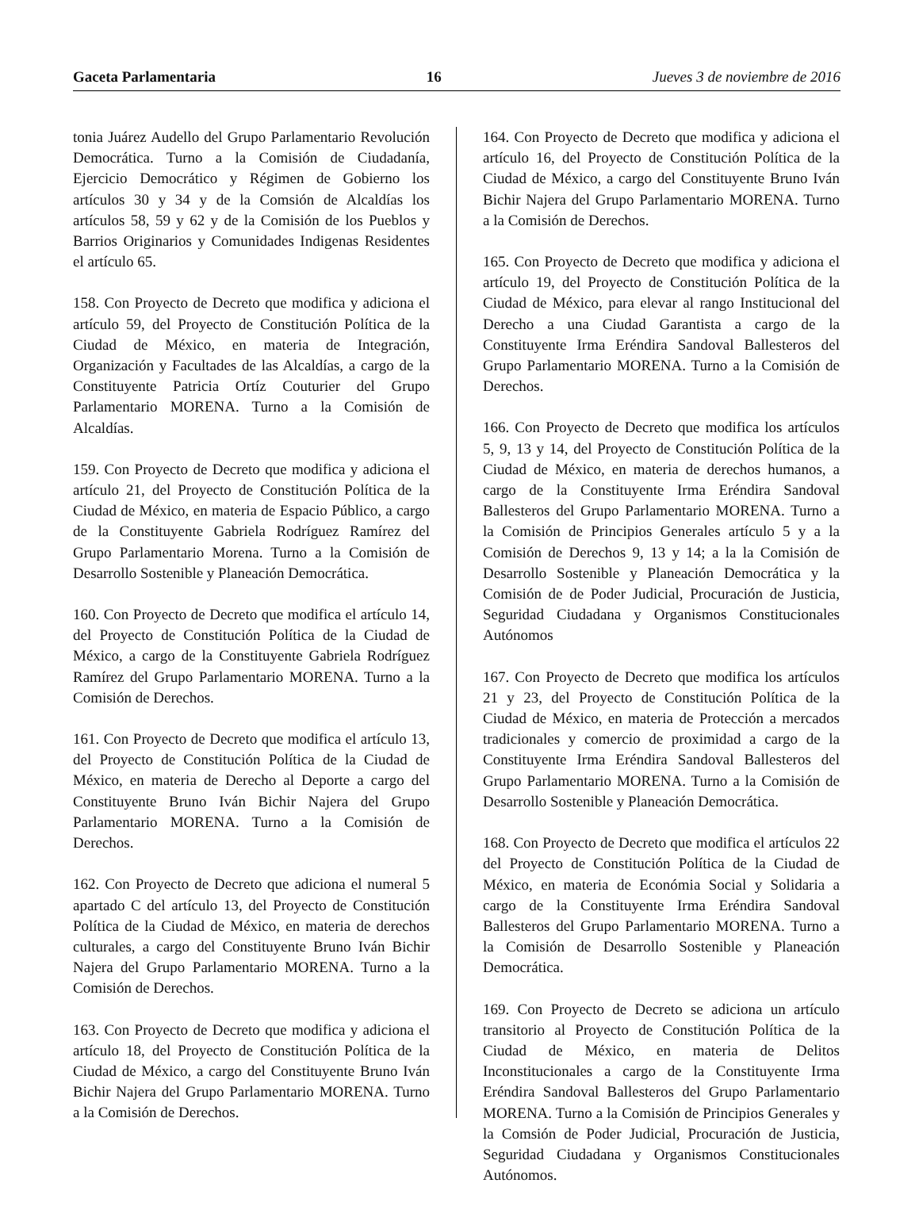Gaceta Parlamentaria 16 Jueves 3 de noviembre de 2016
tonia Juárez Audello del Grupo Parlamentario Revolución Democrática. Turno a la Comisión de Ciudadanía, Ejercicio Democrático y Régimen de Gobierno los artículos 30 y 34 y de la Comsión de Alcaldías los artículos 58, 59 y 62 y de la Comisión de los Pueblos y Barrios Originarios y Comunidades Indigenas Residentes el artículo 65.
158. Con Proyecto de Decreto que modifica y adiciona el artículo 59, del Proyecto de Constitución Política de la Ciudad de México, en materia de Integración, Organización y Facultades de las Alcaldías, a cargo de la Constituyente Patricia Ortíz Couturier del Grupo Parlamentario MORENA. Turno a la Comisión de Alcaldías.
159. Con Proyecto de Decreto que modifica y adiciona el artículo 21, del Proyecto de Constitución Política de la Ciudad de México, en materia de Espacio Público, a cargo de la Constituyente Gabriela Rodríguez Ramírez del Grupo Parlamentario Morena. Turno a la Comisión de Desarrollo Sostenible y Planeación Democrática.
160. Con Proyecto de Decreto que modifica el artículo 14, del Proyecto de Constitución Política de la Ciudad de México, a cargo de la Constituyente Gabriela Rodríguez Ramírez del Grupo Parlamentario MORENA. Turno a la Comisión de Derechos.
161. Con Proyecto de Decreto que modifica el artículo 13, del Proyecto de Constitución Política de la Ciudad de México, en materia de Derecho al Deporte a cargo del Constituyente Bruno Iván Bichir Najera del Grupo Parlamentario MORENA. Turno a la Comisión de Derechos.
162. Con Proyecto de Decreto que adiciona el numeral 5 apartado C del artículo 13, del Proyecto de Constitución Política de la Ciudad de México, en materia de derechos culturales, a cargo del Constituyente Bruno Iván Bichir Najera del Grupo Parlamentario MORENA. Turno a la Comisión de Derechos.
163. Con Proyecto de Decreto que modifica y adiciona el artículo 18, del Proyecto de Constitución Política de la Ciudad de México, a cargo del Constituyente Bruno Iván Bichir Najera del Grupo Parlamentario MORENA. Turno a la Comisión de Derechos.
164. Con Proyecto de Decreto que modifica y adiciona el artículo 16, del Proyecto de Constitución Política de la Ciudad de México, a cargo del Constituyente Bruno Iván Bichir Najera del Grupo Parlamentario MORENA. Turno a la Comisión de Derechos.
165. Con Proyecto de Decreto que modifica y adiciona el artículo 19, del Proyecto de Constitución Política de la Ciudad de México, para elevar al rango Institucional del Derecho a una Ciudad Garantista a cargo de la Constituyente Irma Eréndira Sandoval Ballesteros del Grupo Parlamentario MORENA. Turno a la Comisión de Derechos.
166. Con Proyecto de Decreto que modifica los artículos 5, 9, 13 y 14, del Proyecto de Constitución Política de la Ciudad de México, en materia de derechos humanos, a cargo de la Constituyente Irma Eréndira Sandoval Ballesteros del Grupo Parlamentario MORENA. Turno a la Comisión de Principios Generales artículo 5 y a la Comisión de Derechos 9, 13 y 14; a la la Comisión de Desarrollo Sostenible y Planeación Democrática y la Comisión de de Poder Judicial, Procuración de Justicia, Seguridad Ciudadana y Organismos Constitucionales Autónomos
167. Con Proyecto de Decreto que modifica los artículos 21 y 23, del Proyecto de Constitución Política de la Ciudad de México, en materia de Protección a mercados tradicionales y comercio de proximidad a cargo de la Constituyente Irma Eréndira Sandoval Ballesteros del Grupo Parlamentario MORENA. Turno a la Comisión de Desarrollo Sostenible y Planeación Democrática.
168. Con Proyecto de Decreto que modifica el artículos 22 del Proyecto de Constitución Política de la Ciudad de México, en materia de Económia Social y Solidaria a cargo de la Constituyente Irma Eréndira Sandoval Ballesteros del Grupo Parlamentario MORENA. Turno a la Comisión de Desarrollo Sostenible y Planeación Democrática.
169. Con Proyecto de Decreto se adiciona un artículo transitorio al Proyecto de Constitución Política de la Ciudad de México, en materia de Delitos Inconstitucionales a cargo de la Constituyente Irma Eréndira Sandoval Ballesteros del Grupo Parlamentario MORENA. Turno a la Comisión de Principios Generales y la Comsión de Poder Judicial, Procuración de Justicia, Seguridad Ciudadana y Organismos Constitucionales Autónomos.